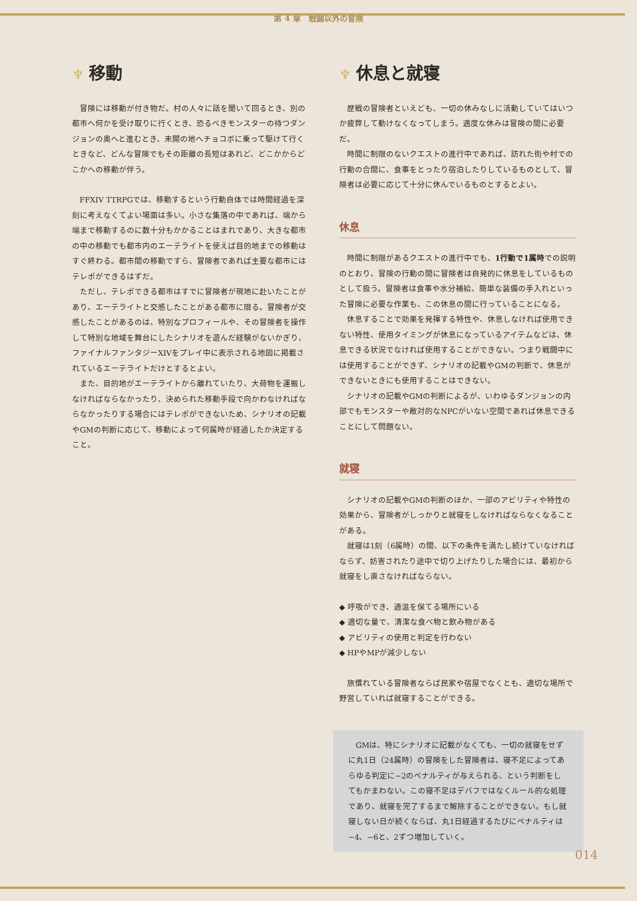第 4 章　戦闘以外の冒険
♆ 移動
冒険には移動が付き物だ。村の人々に話を聞いて回るとき、別の都市へ何かを受け取りに行くとき、恐るべきモンスターの待つダンジョンの奥へと進むとき、未開の地へチョコボに乗って駆けて行くときなど、どんな冒険でもその距離の長短はあれど、どこかからどこかへの移動が伴う。
FFXIV TTRPGでは、移動するという行動自体では時間経過を深刻に考えなくてよい場面は多い。小さな集落の中であれば、端から端まで移動するのに数十分もかかることはまれであり、大きな都市の中の移動でも都市内のエーテライトを使えば目的地までの移動はすぐ終わる。都市間の移動ですら、冒険者であれば主要な都市にはテレポができるはずだ。
ただし、テレポできる都市はすでに冒険者が現地に赴いたことがあり、エーテライトと交感したことがある都市に限る。冒険者が交感したことがあるのは、特別なプロフィールや、その冒険者を操作して特別な地域を舞台にしたシナリオを遊んだ経験がないかぎり、ファイナルファンタジーXIVをプレイ中に表示される地図に掲載されているエーテライトだけとするとよい。
また、目的地がエーテライトから離れていたり、大荷物を運搬しなければならなかったり、決められた移動手段で向かわなければならなかったりする場合にはテレポができないため、シナリオの記載やGMの判断に応じて、移動によって何属時が経過したか決定すること。
♆ 休息と就寝
歴戦の冒険者といえども、一切の休みなしに活動していてはいつか疲弊して動けなくなってしまう。適度な休みは冒険の間に必要だ。
時間に制限のないクエストの進行中であれば、訪れた街や村での行動の合間に、食事をとったり宿泊したりしているものとして、冒険者は必要に応じて十分に休んでいるものとするとよい。
休息
時間に制限があるクエストの進行中でも、1行動で1属時での説明のとおり、冒険の行動の間に冒険者は自発的に休息をしているものとして扱う。冒険者は食事や水分補給、簡単な装備の手入れといった冒険に必要な作業も、この休息の間に行っていることになる。
休息することで効果を発揮する特性や、休息しなければ使用できない特性、使用タイミングが休息になっているアイテムなどは、休息できる状況でなければ使用することができない。つまり戦闘中には使用することができず、シナリオの記載やGMの判断で、休息ができないときにも使用することはできない。
シナリオの記載やGMの判断によるが、いわゆるダンジョンの内部でもモンスターや敵対的なNPCがいない空間であれば休息できることにして問題ない。
就寝
シナリオの記載やGMの判断のほか、一部のアビリティや特性の効果から、冒険者がしっかりと就寝をしなければならなくなることがある。
就寝は1刻（6属時）の間、以下の条件を満たし続けていなければならず、妨害されたり途中で切り上げたりした場合には、最初から就寝をし直さなければならない。
◆ 呼吸ができ、適温を保てる場所にいる
◆ 適切な量で、清潔な食べ物と飲み物がある
◆ アビリティの使用と判定を行わない
◆ HPやMPが減少しない
旅慣れている冒険者ならば民家や宿屋でなくとも、適切な場所で野営していれば就寝することができる。
GMは、特にシナリオに記載がなくても、一切の就寝をせずに丸1日（24属時）の冒険をした冒険者は、寝不足によってあらゆる判定に−2のペナルティが与えられる、という判断をしてもかまわない。この寝不足はデバフではなくルール的な処理であり、就寝を完了するまで解除することができない。もし就寝しない日が続くならば、丸1日経過するたびにペナルティは−4、−6と、2ずつ増加していく。
014